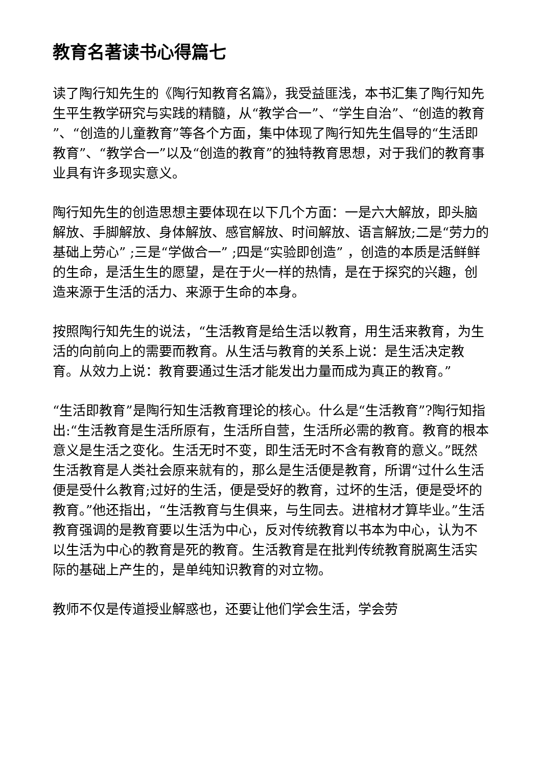教育名著读书心得篇七
读了陶行知先生的《陶行知教育名篇》，我受益匪浅，本书汇集了陶行知先生平生教学研究与实践的精髓，从“教学合一”、“学生自治”、“创造的教育 ”、“创造的儿童教育”等各个方面，集中体现了陶行知先生倡导的“生活即教育”、“教学合一”以及“创造的教育”的独特教育思想，对于我们的教育事业具有许多现实意义。
陶行知先生的创造思想主要体现在以下几个方面：一是六大解放，即头脑解放、手脚解放、身体解放、感官解放、时间解放、语言解放;二是“劳力的基础上劳心” ;三是“学做合一” ;四是“实验即创造” ，创造的本质是活鲜鲜的生命，是活生生的愿望，是在于火一样的热情，是在于探究的兴趣，创造来源于生活的活力、来源于生命的本身。
按照陶行知先生的说法，“生活教育是给生活以教育，用生活来教育，为生活的向前向上的需要而教育。从生活与教育的关系上说：是生活决定教育。从效力上说：教育要通过生活才能发出力量而成为真正的教育。”
“生活即教育”是陶行知生活教育理论的核心。什么是“生活教育”?陶行知指出:“生活教育是生活所原有，生活所自营，生活所必需的教育。教育的根本意义是生活之变化。生活无时不变，即生活无时不含有教育的意义。”既然生活教育是人类社会原来就有的，那么是生活便是教育，所谓“过什么生活便是受什么教育;过好的生活，便是受好的教育，过坏的生活，便是受坏的教育。”他还指出，“生活教育与生俱来，与生同去。进棺材才算毕业。”生活教育强调的是教育要以生活为中心，反对传统教育以书本为中心，认为不以生活为中心的教育是死的教育。生活教育是在批判传统教育脱离生活实际的基础上产生的，是单纯知识教育的对立物。
教师不仅是传道授业解惑也，还要让他们学会生活，学会劳